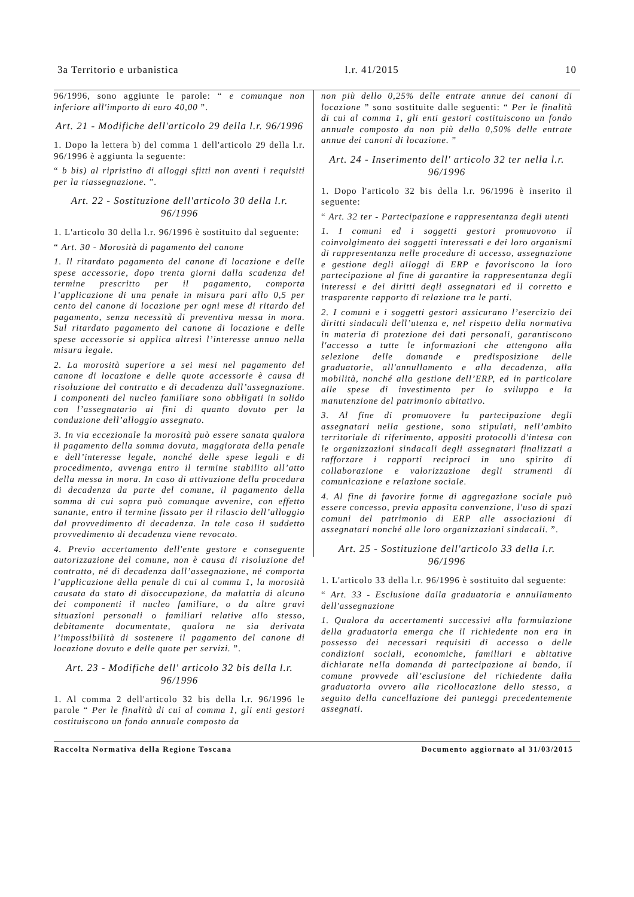3a Territorio e urbanistica l.r. 41/2015 10
96/1996, sono aggiunte le parole: “ e comunque non inferiore all'importo di euro 40,00 ”.
Art. 21 - Modifiche dell'articolo 29 della l.r. 96/1996
1. Dopo la lettera b) del comma 1 dell'articolo 29 della l.r. 96/1996 è aggiunta la seguente:
“ b bis) al ripristino di alloggi sfitti non aventi i requisiti per la riassegnazione. ”.
Art. 22 - Sostituzione dell'articolo 30 della l.r. 96/1996
1. L'articolo 30 della l.r. 96/1996 è sostituito dal seguente:
“ Art. 30 - Morosità di pagamento del canone
1. Il ritardato pagamento del canone di locazione e delle spese accessorie, dopo trenta giorni dalla scadenza del termine prescritto per il pagamento, comporta l’applicazione di una penale in misura pari allo 0,5 per cento del canone di locazione per ogni mese di ritardo del pagamento, senza necessità di preventiva messa in mora. Sul ritardato pagamento del canone di locazione e delle spese accessorie si applica altresì l’interesse annuo nella misura legale.
2. La morosità superiore a sei mesi nel pagamento del canone di locazione e delle quote accessorie è causa di risoluzione del contratto e di decadenza dall’assegnazione. I componenti del nucleo familiare sono obbligati in solido con l’assegnatario ai fini di quanto dovuto per la conduzione dell’alloggio assegnato.
3. In via eccezionale la morosità può essere sanata qualora il pagamento della somma dovuta, maggiorata della penale e dell’interesse legale, nonché delle spese legali e di procedimento, avvenga entro il termine stabilito all’atto della messa in mora. In caso di attivazione della procedura di decadenza da parte del comune, il pagamento della somma di cui sopra può comunque avvenire, con effetto sanante, entro il termine fissato per il rilascio dell’alloggio dal provvedimento di decadenza. In tale caso il suddetto provvedimento di decadenza viene revocato.
4. Previo accertamento dell'ente gestore e conseguente autorizzazione del comune, non è causa di risoluzione del contratto, né di decadenza dall’assegnazione, né comporta l’applicazione della penale di cui al comma 1, la morosità causata da stato di disoccupazione, da malattia di alcuno dei componenti il nucleo familiare, o da altre gravi situazioni personali o familiari relative allo stesso, debitamente documentate, qualora ne sia derivata l’impossibilità di sostenere il pagamento del canone di locazione dovuto e delle quote per servizi. ”.
Art. 23 - Modifiche dell' articolo 32 bis della l.r. 96/1996
1. Al comma 2 dell'articolo 32 bis della l.r. 96/1996 le parole “ Per le finalità di cui al comma 1, gli enti gestori costituiscono un fondo annuale composto da
non più dello 0,25% delle entrate annue dei canoni di locazione ” sono sostituite dalle seguenti: “ Per le finalità di cui al comma 1, gli enti gestori costituiscono un fondo annuale composto da non più dello 0,50% delle entrate annue dei canoni di locazione. ”
Art. 24 - Inserimento dell' articolo 32 ter nella l.r. 96/1996
1. Dopo l'articolo 32 bis della l.r. 96/1996 è inserito il seguente:
“ Art. 32 ter - Partecipazione e rappresentanza degli utenti
1. I comuni ed i soggetti gestori promuovono il coinvolgimento dei soggetti interessati e dei loro organismi di rappresentanza nelle procedure di accesso, assegnazione e gestione degli alloggi di ERP e favoriscono la loro partecipazione al fine di garantire la rappresentanza degli interessi e dei diritti degli assegnatari ed il corretto e trasparente rapporto di relazione tra le parti.
2. I comuni e i soggetti gestori assicurano l’esercizio dei diritti sindacali dell’utenza e, nel rispetto della normativa in materia di protezione dei dati personali, garantiscono l'accesso a tutte le informazioni che attengono alla selezione delle domande e predisposizione delle graduatorie, all'annullamento e alla decadenza, alla mobilità, nonché alla gestione dell’ERP, ed in particolare alle spese di investimento per lo sviluppo e la manutenzione del patrimonio abitativo.
3. Al fine di promuovere la partecipazione degli assegnatari nella gestione, sono stipulati, nell’ambito territoriale di riferimento, appositi protocolli d'intesa con le organizzazioni sindacali degli assegnatari finalizzati a rafforzare i rapporti reciproci in uno spirito di collaborazione e valorizzazione degli strumenti di comunicazione e relazione sociale.
4. Al fine di favorire forme di aggregazione sociale può essere concesso, previa apposita convenzione, l'uso di spazi comuni del patrimonio di ERP alle associazioni di assegnatari nonché alle loro organizzazioni sindacali. ”.
Art. 25 - Sostituzione dell'articolo 33 della l.r. 96/1996
1. L'articolo 33 della l.r. 96/1996 è sostituito dal seguente:
“ Art. 33 - Esclusione dalla graduatoria e annullamento dell'assegnazione
1. Qualora da accertamenti successivi alla formulazione della graduatoria emerga che il richiedente non era in possesso dei necessari requisiti di accesso o delle condizioni sociali, economiche, familiari e abitative dichiarate nella domanda di partecipazione al bando, il comune provvede all’esclusione del richiedente dalla graduatoria ovvero alla ricollocazione dello stesso, a seguito della cancellazione dei punteggi precedentemente assegnati.
Raccolta Normativa della Regione Toscana Documento aggiornato al 31/03/2015